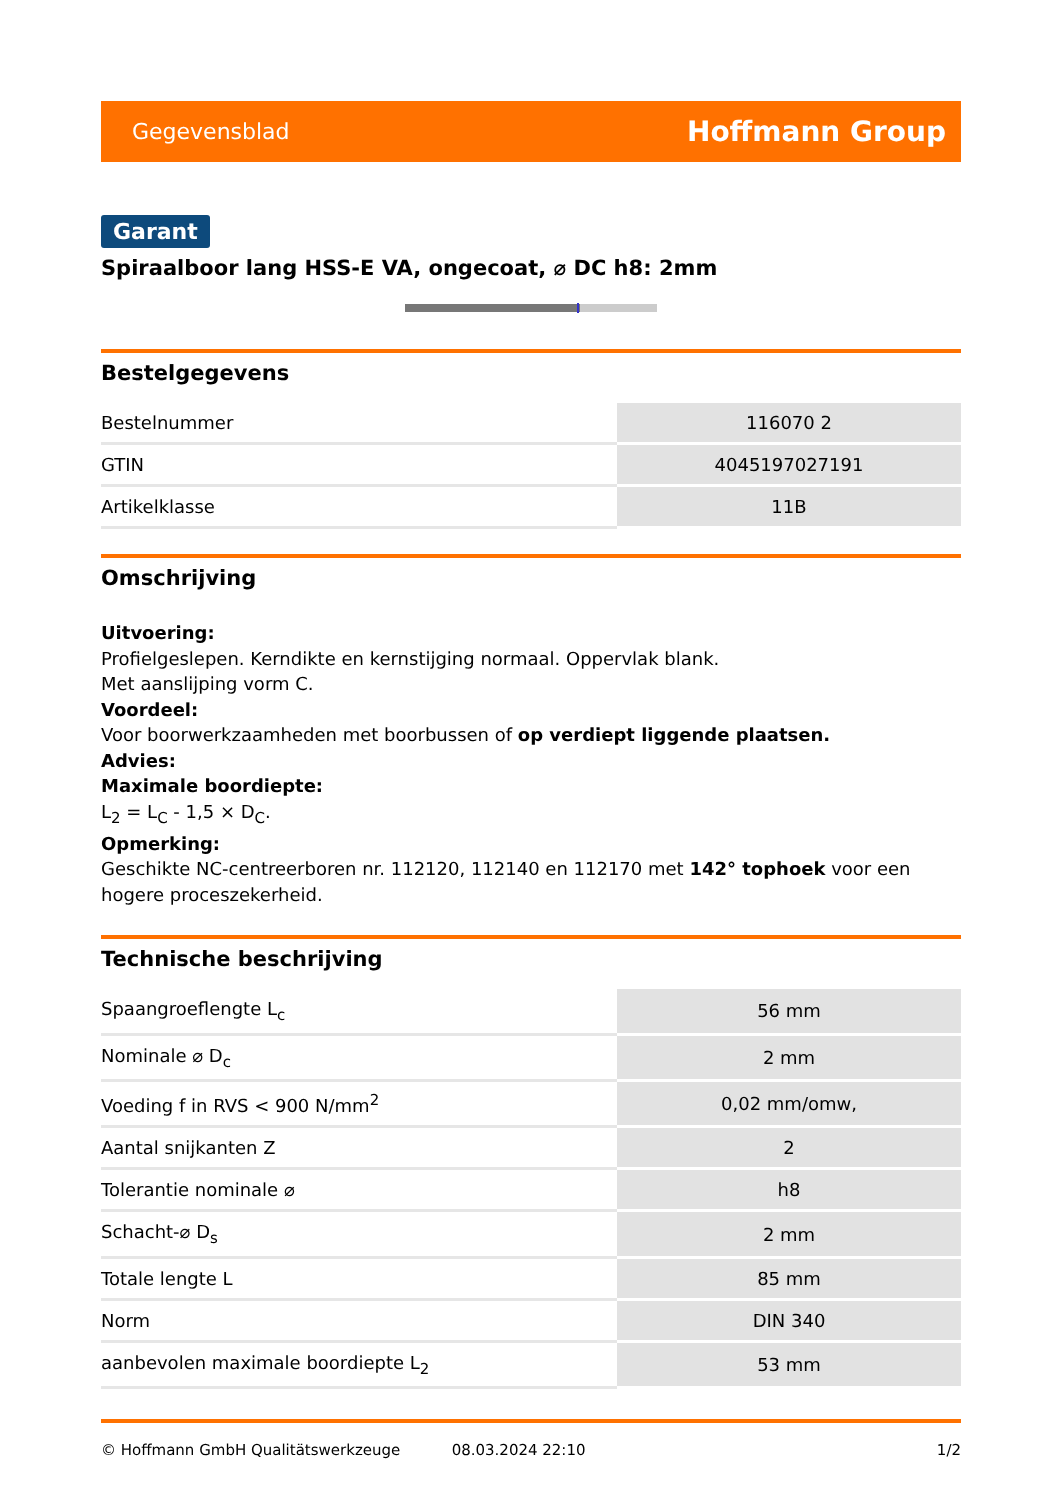Gegevensblad Hoffmann Group
Garant
Spiraalboor lang HSS-E VA, ongecoat, ⌀ DC h8: 2mm
Bestelgegevens
| Bestelnummer | 116070 2 |
| GTIN | 4045197027191 |
| Artikelklasse | 11B |
Omschrijving
Uitvoering:
Profielgeslepen. Kerndikte en kernstijging normaal. Oppervlak blank.
Met aanslijping vorm C.
Voordeel:
Voor boorwerkzaamheden met boorbussen of op verdiept liggende plaatsen.
Advies:
Maximale boordiepte:
L<sub>2</sub> = L<sub>C</sub> - 1,5 × D<sub>C</sub>.
Opmerking:
Geschikte NC-centreerboren nr. 112120, 112140 en 112170 met 142° tophoek voor een hogere proceszekerheid.
Technische beschrijving
| Spaangroeflengte L<sub>c</sub> | 56 mm |
| Nominale ⌀ D<sub>c</sub> | 2 mm |
| Voeding f in RVS < 900 N/mm<sup>2</sup> | 0,02 mm/omw, |
| Aantal snijkanten Z | 2 |
| Tolerantie nominale ⌀ | h8 |
| Schacht-⌀ D<sub>s</sub> | 2 mm |
| Totale lengte L | 85 mm |
| Norm | DIN 340 |
| aanbevolen maximale boordiepte L<sub>2</sub> | 53 mm |
© Hoffmann GmbH Qualitätswerkzeuge 08.03.2024 22:10 1/2